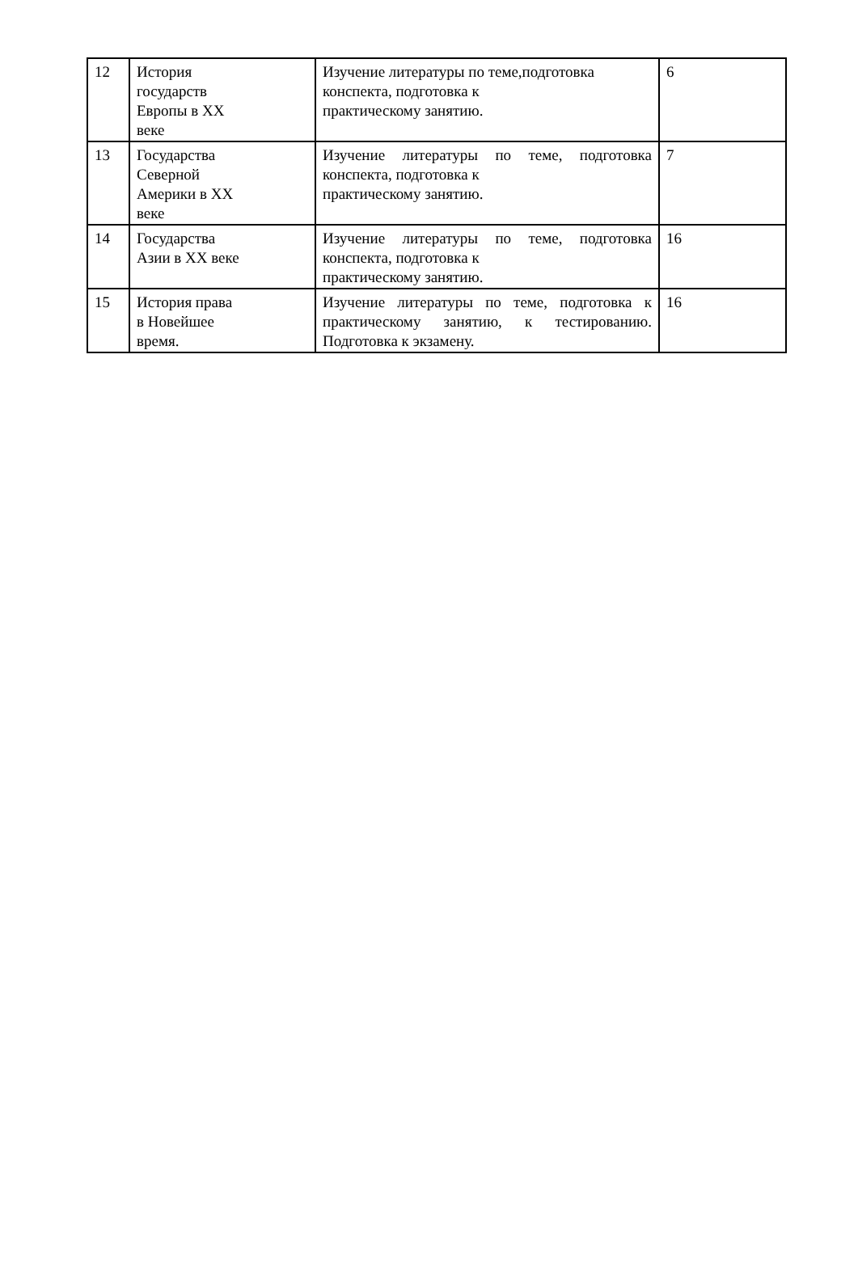| 12 | История государств Европы в XX веке | Изучение литературы по теме,подготовка конспекта, подготовка к практическому занятию. | 6 |
| 13 | Государства Северной Америки в XX веке | Изучение литературы по теме, подготовка конспекта, подготовка к практическому занятию. | 7 |
| 14 | Государства Азии в XX веке | Изучение литературы по теме, подготовка конспекта, подготовка к практическому занятию. | 16 |
| 15 | История права в Новейшее время. | Изучение литературы по теме, подготовка к практическому занятию, к тестированию. Подготовка к экзамену. | 16 |